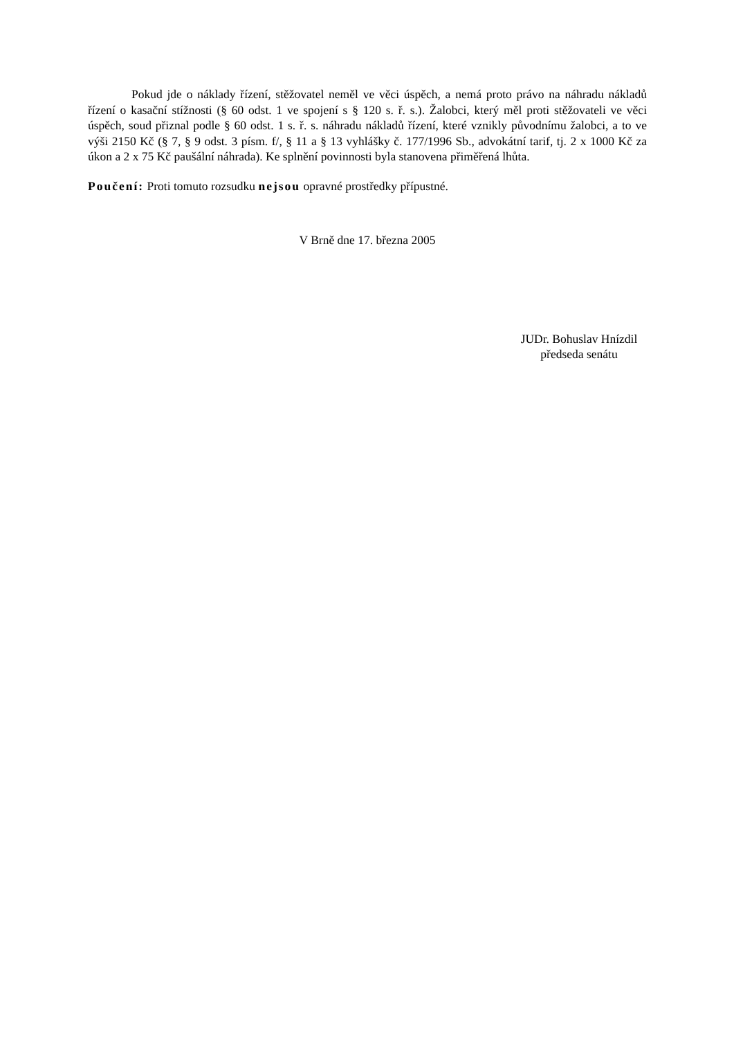Pokud jde o náklady řízení, stěžovatel neměl ve věci úspěch, a nemá proto právo na náhradu nákladů řízení o kasační stížnosti (§ 60 odst. 1 ve spojení s § 120 s. ř. s.). Žalobci, který měl proti stěžovateli ve věci úspěch, soud přiznal podle § 60 odst. 1 s. ř. s. náhradu nákladů řízení, které vznikly původnímu žalobci, a to ve výši 2150 Kč (§ 7, § 9 odst. 3 písm. f/, § 11 a § 13 vyhlášky č. 177/1996 Sb., advokátní tarif, tj. 2 x 1000 Kč za úkon a 2 x 75 Kč paušální náhrada). Ke splnění povinnosti byla stanovena přiměřená lhůta.
Poučení: Proti tomuto rozsudku nejsou opravné prostředky přípustné.
V Brně dne 17. března 2005
JUDr. Bohuslav Hnízdil
předseda senátu